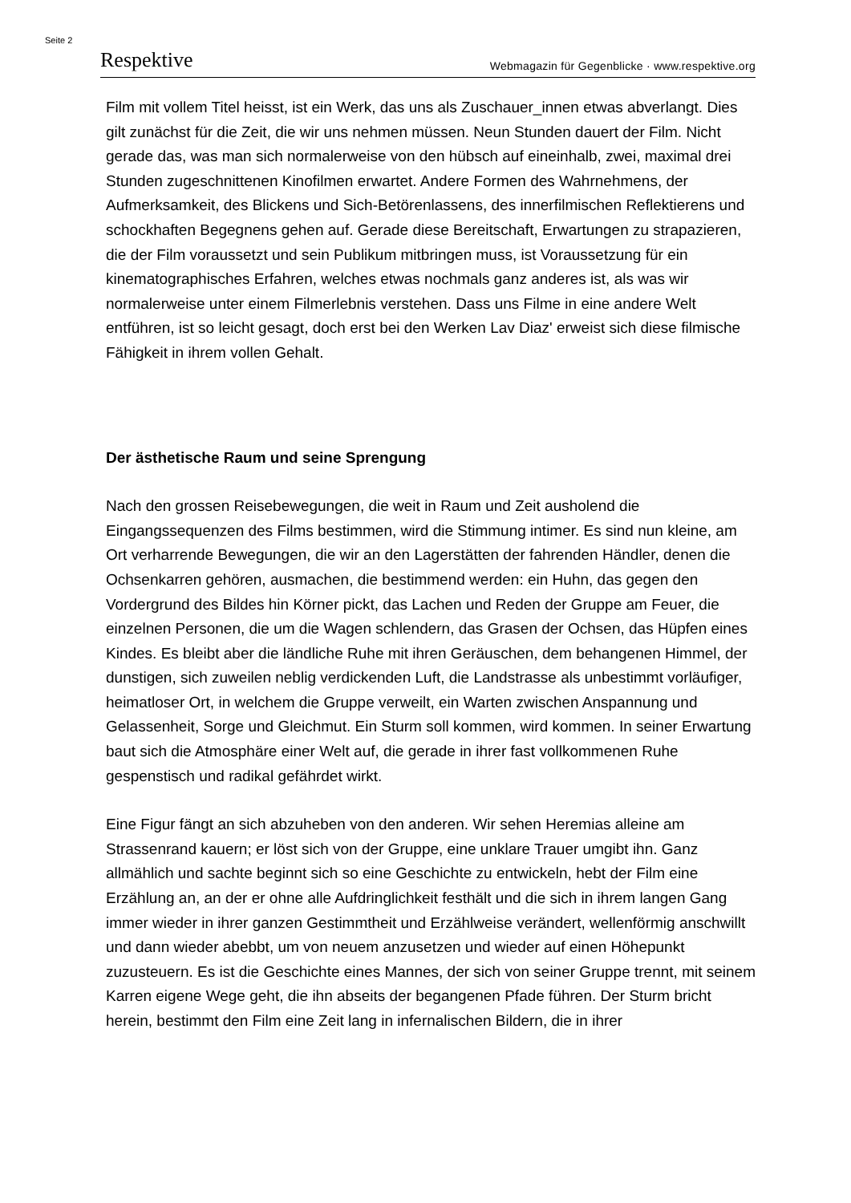Seite 2
Respektive Webmagazin für Gegenblicke · www.respektive.org
Film mit vollem Titel heisst, ist ein Werk, das uns als Zuschauer_innen etwas abverlangt. Dies gilt zunächst für die Zeit, die wir uns nehmen müssen. Neun Stunden dauert der Film. Nicht gerade das, was man sich normalerweise von den hübsch auf eineinhalb, zwei, maximal drei Stunden zugeschnittenen Kinofilmen erwartet. Andere Formen des Wahrnehmens, der Aufmerksamkeit, des Blickens und Sich-Betörenlassens, des innerfilmischen Reflektierens und schockhaften Begegnens gehen auf. Gerade diese Bereitschaft, Erwartungen zu strapazieren, die der Film voraussetzt und sein Publikum mitbringen muss, ist Voraussetzung für ein kinematographisches Erfahren, welches etwas nochmals ganz anderes ist, als was wir normalerweise unter einem Filmerlebnis verstehen. Dass uns Filme in eine andere Welt entführen, ist so leicht gesagt, doch erst bei den Werken Lav Diaz' erweist sich diese filmische Fähigkeit in ihrem vollen Gehalt.
Der ästhetische Raum und seine Sprengung
Nach den grossen Reisebewegungen, die weit in Raum und Zeit ausholend die Eingangssequenzen des Films bestimmen, wird die Stimmung intimer. Es sind nun kleine, am Ort verharrende Bewegungen, die wir an den Lagerstätten der fahrenden Händler, denen die Ochsenkarren gehören, ausmachen, die bestimmend werden: ein Huhn, das gegen den Vordergrund des Bildes hin Körner pickt, das Lachen und Reden der Gruppe am Feuer, die einzelnen Personen, die um die Wagen schlendern, das Grasen der Ochsen, das Hüpfen eines Kindes. Es bleibt aber die ländliche Ruhe mit ihren Geräuschen, dem behangenen Himmel, der dunstigen, sich zuweilen neblig verdickenden Luft, die Landstrasse als unbestimmt vorläufiger, heimatloser Ort, in welchem die Gruppe verweilt, ein Warten zwischen Anspannung und Gelassenheit, Sorge und Gleichmut. Ein Sturm soll kommen, wird kommen. In seiner Erwartung baut sich die Atmosphäre einer Welt auf, die gerade in ihrer fast vollkommenen Ruhe gespenstisch und radikal gefährdet wirkt.
Eine Figur fängt an sich abzuheben von den anderen. Wir sehen Heremias alleine am Strassenrand kauern; er löst sich von der Gruppe, eine unklare Trauer umgibt ihn. Ganz allmählich und sachte beginnt sich so eine Geschichte zu entwickeln, hebt der Film eine Erzählung an, an der er ohne alle Aufdringlichkeit festhält und die sich in ihrem langen Gang immer wieder in ihrer ganzen Gestimmtheit und Erzählweise verändert, wellenförmig anschwillt und dann wieder abebbt, um von neuem anzusetzen und wieder auf einen Höhepunkt zuzusteuern. Es ist die Geschichte eines Mannes, der sich von seiner Gruppe trennt, mit seinem Karren eigene Wege geht, die ihn abseits der begangenen Pfade führen. Der Sturm bricht herein, bestimmt den Film eine Zeit lang in infernalischen Bildern, die in ihrer